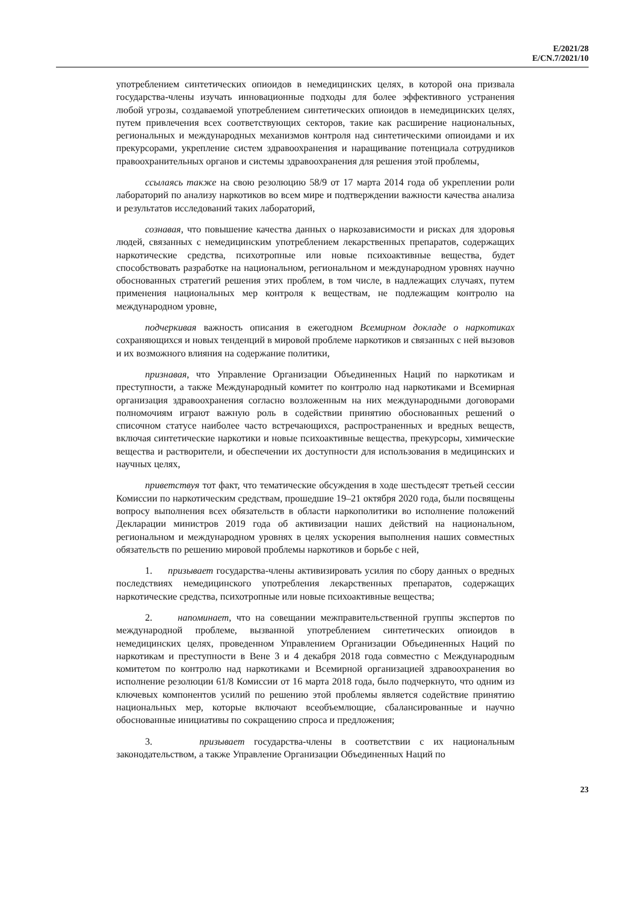E/2021/28
E/CN.7/2021/10
употреблением синтетических опиоидов в немедицинских целях, в которой она призвала государства-члены изучать инновационные подходы для более эффективного устранения любой угрозы, создаваемой употреблением синтетических опиоидов в немедицинских целях, путем привлечения всех соответствующих секторов, такие как расширение национальных, региональных и международных механизмов контроля над синтетическими опиоидами и их прекурсорами, укрепление систем здравоохранения и наращивание потенциала сотрудников правоохранительных органов и системы здравоохранения для решения этой проблемы,
ссылаясь также на свою резолюцию 58/9 от 17 марта 2014 года об укреплении роли лабораторий по анализу наркотиков во всем мире и подтверждении важности качества анализа и результатов исследований таких лабораторий,
сознавая, что повышение качества данных о наркозависимости и рисках для здоровья людей, связанных с немедицинским употреблением лекарственных препаратов, содержащих наркотические средства, психотропные или новые психоактивные вещества, будет способствовать разработке на национальном, региональном и международном уровнях научно обоснованных стратегий решения этих проблем, в том числе, в надлежащих случаях, путем применения национальных мер контроля к веществам, не подлежащим контролю на международном уровне,
подчеркивая важность описания в ежегодном Всемирном докладе о наркотиках сохраняющихся и новых тенденций в мировой проблеме наркотиков и связанных с ней вызовов и их возможного влияния на содержание политики,
признавая, что Управление Организации Объединенных Наций по наркотикам и преступности, а также Международный комитет по контролю над наркотиками и Всемирная организация здравоохранения согласно возложенным на них международными договорами полномочиям играют важную роль в содействии принятию обоснованных решений о списочном статусе наиболее часто встречающихся, распространенных и вредных веществ, включая синтетические наркотики и новые психоактивные вещества, прекурсоры, химические вещества и растворители, и обеспечении их доступности для использования в медицинских и научных целях,
приветствуя тот факт, что тематические обсуждения в ходе шестьдесят третьей сессии Комиссии по наркотическим средствам, прошедшие 19–21 октября 2020 года, были посвящены вопросу выполнения всех обязательств в области наркополитики во исполнение положений Декларации министров 2019 года об активизации наших действий на национальном, региональном и международном уровнях в целях ускорения выполнения наших совместных обязательств по решению мировой проблемы наркотиков и борьбе с ней,
1. призывает государства-члены активизировать усилия по сбору данных о вредных последствиях немедицинского употребления лекарственных препаратов, содержащих наркотические средства, психотропные или новые психоактивные вещества;
2. напоминает, что на совещании межправительственной группы экспертов по международной проблеме, вызванной употреблением синтетических опиоидов в немедицинских целях, проведенном Управлением Организации Объединенных Наций по наркотикам и преступности в Вене 3 и 4 декабря 2018 года совместно с Международным комитетом по контролю над наркотиками и Всемирной организацией здравоохранения во исполнение резолюции 61/8 Комиссии от 16 марта 2018 года, было подчеркнуто, что одним из ключевых компонентов усилий по решению этой проблемы является содействие принятию национальных мер, которые включают всеобъемлющие, сбалансированные и научно обоснованные инициативы по сокращению спроса и предложения;
3. призывает государства-члены в соответствии с их национальным законодательством, а также Управление Организации Объединенных Наций по
23